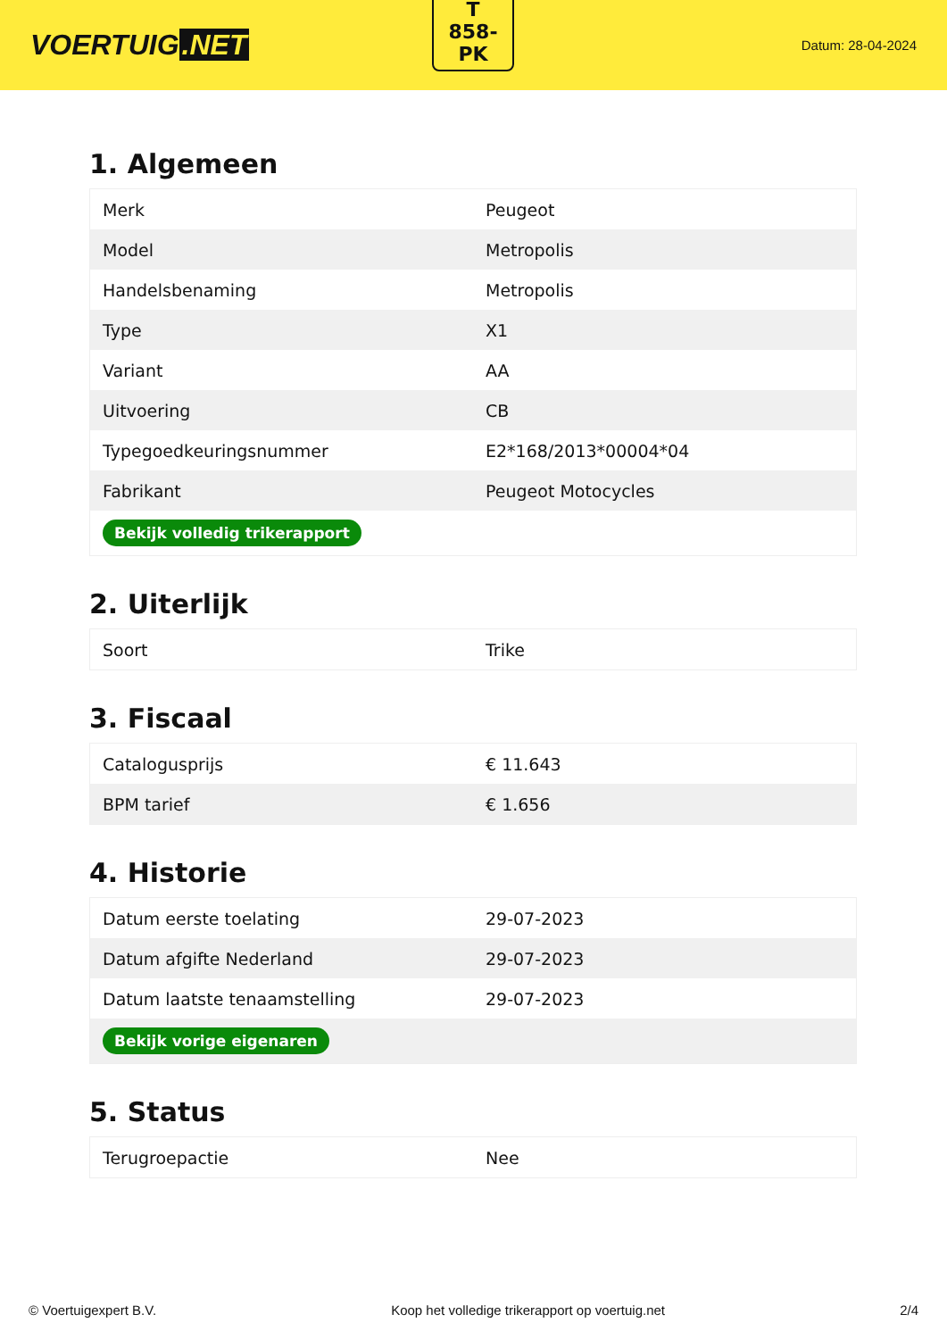VOERTUIG.NET
T
858-
PK
Datum: 28-04-2024
1. Algemeen
| Merk | Peugeot |
| Model | Metropolis |
| Handelsbenaming | Metropolis |
| Type | X1 |
| Variant | AA |
| Uitvoering | CB |
| Typegoedkeuringsnummer | E2*168/2013*00004*04 |
| Fabrikant | Peugeot Motocycles |
| Bekijk volledig trikerapport | |
2. Uiterlijk
| Soort | Trike |
3. Fiscaal
| Catalogusprijs | € 11.643 |
| BPM tarief | € 1.656 |
4. Historie
| Datum eerste toelating | 29-07-2023 |
| Datum afgifte Nederland | 29-07-2023 |
| Datum laatste tenaamstelling | 29-07-2023 |
| Bekijk vorige eigenaren | |
5. Status
| Terugroepactie | Nee |
© Voertuigexpert B.V. Koop het volledige trikerapport op voertuig.net 2/4